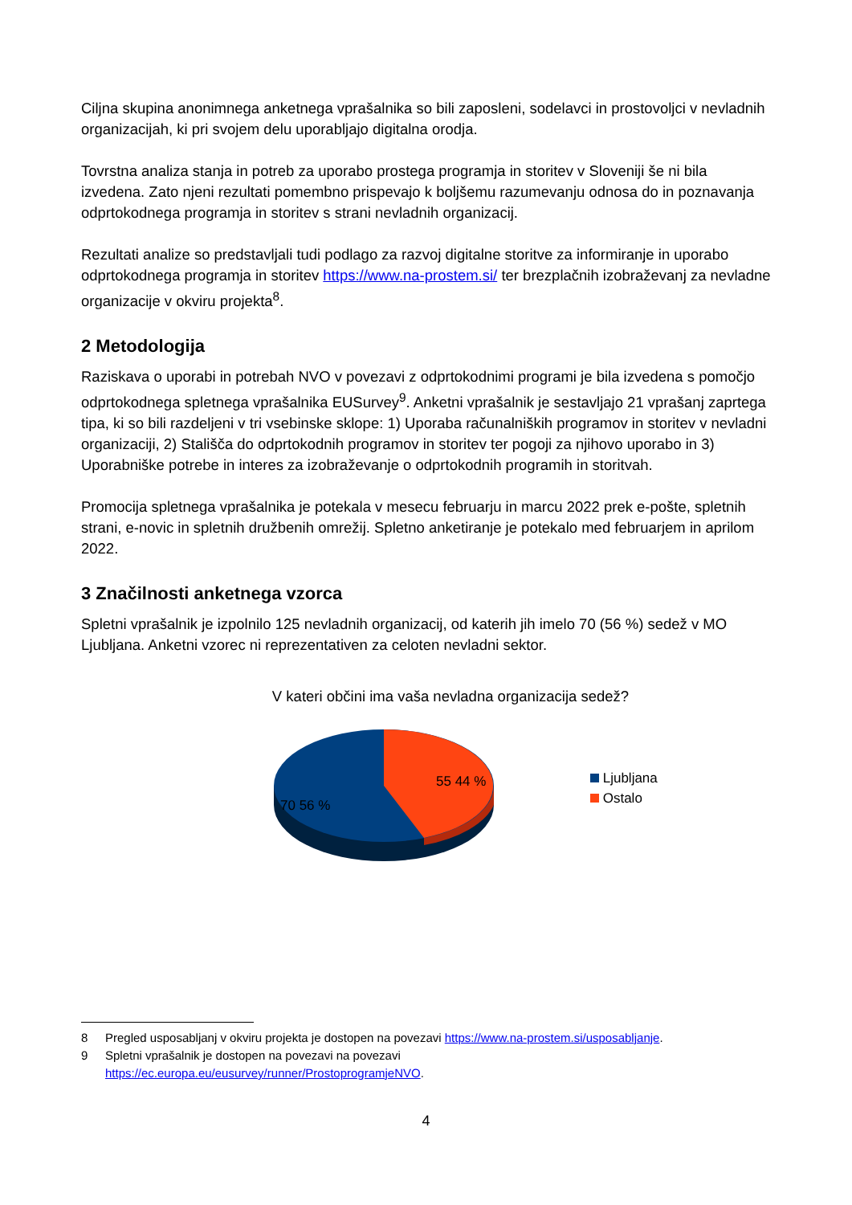Ciljna skupina anonimnega anketnega vprašalnika so bili zaposleni, sodelavci in prostovoljci v nevladnih organizacijah, ki pri svojem delu uporabljajo digitalna orodja.
Tovrstna analiza stanja in potreb za uporabo prostega programja in storitev v Sloveniji še ni bila izvedena. Zato njeni rezultati pomembno prispevajo k boljšemu razumevanju odnosa do in poznavanja odprtokodnega programja in storitev s strani nevladnih organizacij.
Rezultati analize so predstavljali tudi podlago za razvoj digitalne storitve za informiranje in uporabo odprtokodnega programja in storitev https://www.na-prostem.si/ ter brezplačnih izobraževanj za nevladne organizacije v okviru projekta<sup>8</sup>.
2 Metodologija
Raziskava o uporabi in potrebah NVO v povezavi z odprtokodnimi programi je bila izvedena s pomočjo odprtokodnega spletnega vprašalnika EUSurvey<sup>9</sup>. Anketni vprašalnik je sestavljajo 21 vprašanj zaprtega tipa, ki so bili razdeljeni v tri vsebinske sklope: 1) Uporaba računalniških programov in storitev v nevladni organizaciji, 2) Stališča do odprtokodnih programov in storitev ter pogoji za njihovo uporabo in 3) Uporabniške potrebe in interes za izobraževanje o odprtokodnih programih in storitvah.
Promocija spletnega vprašalnika je potekala v mesecu februarju in marcu 2022 prek e-pošte, spletnih strani, e-novic in spletnih družbenih omrežij. Spletno anketiranje je potekalo med februarjem in aprilom 2022.
3 Značilnosti anketnega vzorca
Spletni vprašalnik je izpolnilo 125 nevladnih organizacij, od katerih jih imelo 70 (56 %) sedež v MO Ljubljana. Anketni vzorec ni reprezentativen za celoten nevladni sektor.
V kateri občini ima vaša nevladna organizacija sedež?
55 44 %
70 56 %
Ljubljana
Ostalo
8 Pregled usposabljanj v okviru projekta je dostopen na povezavi https://www.na-prostem.si/usposabljanje.
9 Spletni vprašalnik je dostopen na povezavi na povezavi
https://ec.europa.eu/eusurvey/runner/ProstoprogramjeNVO.
4